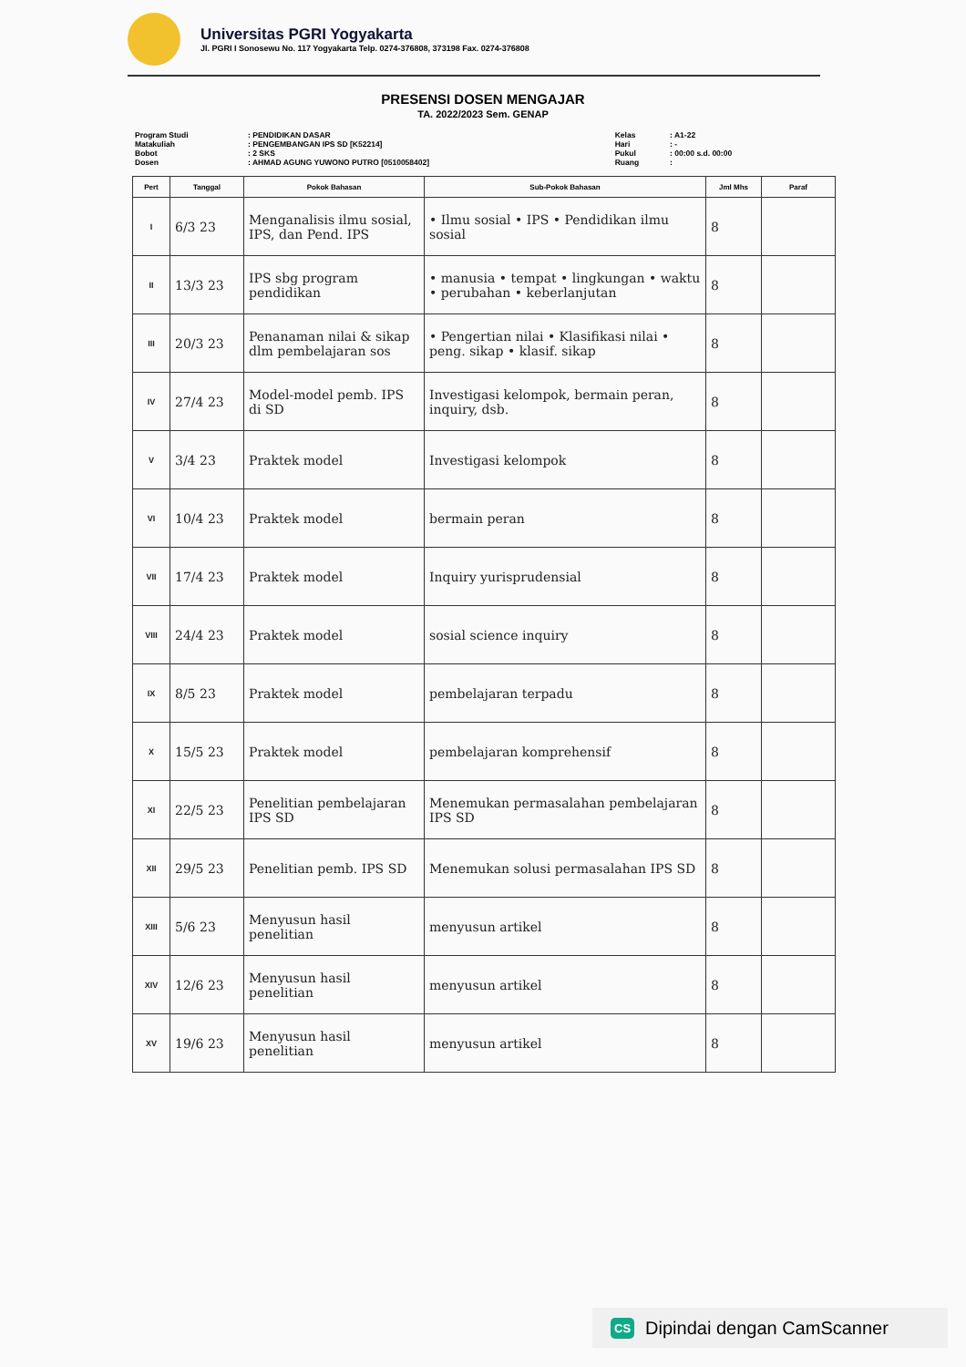Universitas PGRI Yogyakarta
Jl. PGRI I Sonosewu No. 117 Yogyakarta Telp. 0274-376808, 373198 Fax. 0274-376808
PRESENSI DOSEN MENGAJAR
TA. 2022/2023 Sem. GENAP
| Program Studi | : PENDIDIKAN DASAR | Kelas | : A1-22 |
| Matakuliah | : PENGEMBANGAN IPS SD [K52214] | Hari | : - |
| Bobot | : 2 SKS | Pukul | : 00:00 s.d. 00:00 |
| Dosen | : AHMAD AGUNG YUWONO PUTRO [0510058402] | Ruang | : |
| Pert | Tanggal | Pokok Bahasan | Sub-Pokok Bahasan | Jml Mhs | Paraf |
| --- | --- | --- | --- | --- | --- |
| I | 6/3 23 | Menganalisis ilmu sosial, IPS, dan Pend. IPS | • Ilmu sosial • IPS • Pendidikan ilmu sosial | 8 | |
| II | 13/3 23 | IPS sbg program pendidikan | • manusia • tempat • lingkungan • waktu • perubahan • keberlanjutan | 8 | |
| III | 20/3 23 | Penanaman nilai & sikap dlm pembelajaran sos | • Pengertian nilai • Klasifikasi nilai • peng. sikap • klasif. sikap | 8 | |
| IV | 27/4 23 | Model-model pemb. IPS di SD | Investigasi kelompok, bermain peran, inquiry, dsb. | 8 | |
| V | 3/4 23 | Praktek model | Investigasi kelompok | 8 | |
| VI | 10/4 23 | Praktek model | bermain peran | 8 | |
| VII | 17/4 23 | Praktek model | Inquiry yurisprudensial | 8 | |
| VIII | 24/4 23 | Praktek model | sosial science inquiry | 8 | |
| IX | 8/5 23 | Praktek model | pembelajaran terpadu | 8 | |
| X | 15/5 23 | Praktek model | pembelajaran komprehensif | 8 | |
| XI | 22/5 23 | Penelitian pembelajaran IPS SD | Menemukan permasalahan pembelajaran IPS SD | 8 | |
| XII | 29/5 23 | Penelitian pemb. IPS SD | Menemukan solusi permasalahan IPS SD | 8 | |
| XIII | 5/6 23 | Menyusun hasil penelitian | menyusun artikel | 8 | |
| XIV | 12/6 23 | Menyusun hasil penelitian | menyusun artikel | 8 | |
| XV | 19/6 23 | Menyusun hasil penelitian | menyusun artikel | 8 | |
CS Dipindai dengan CamScanner